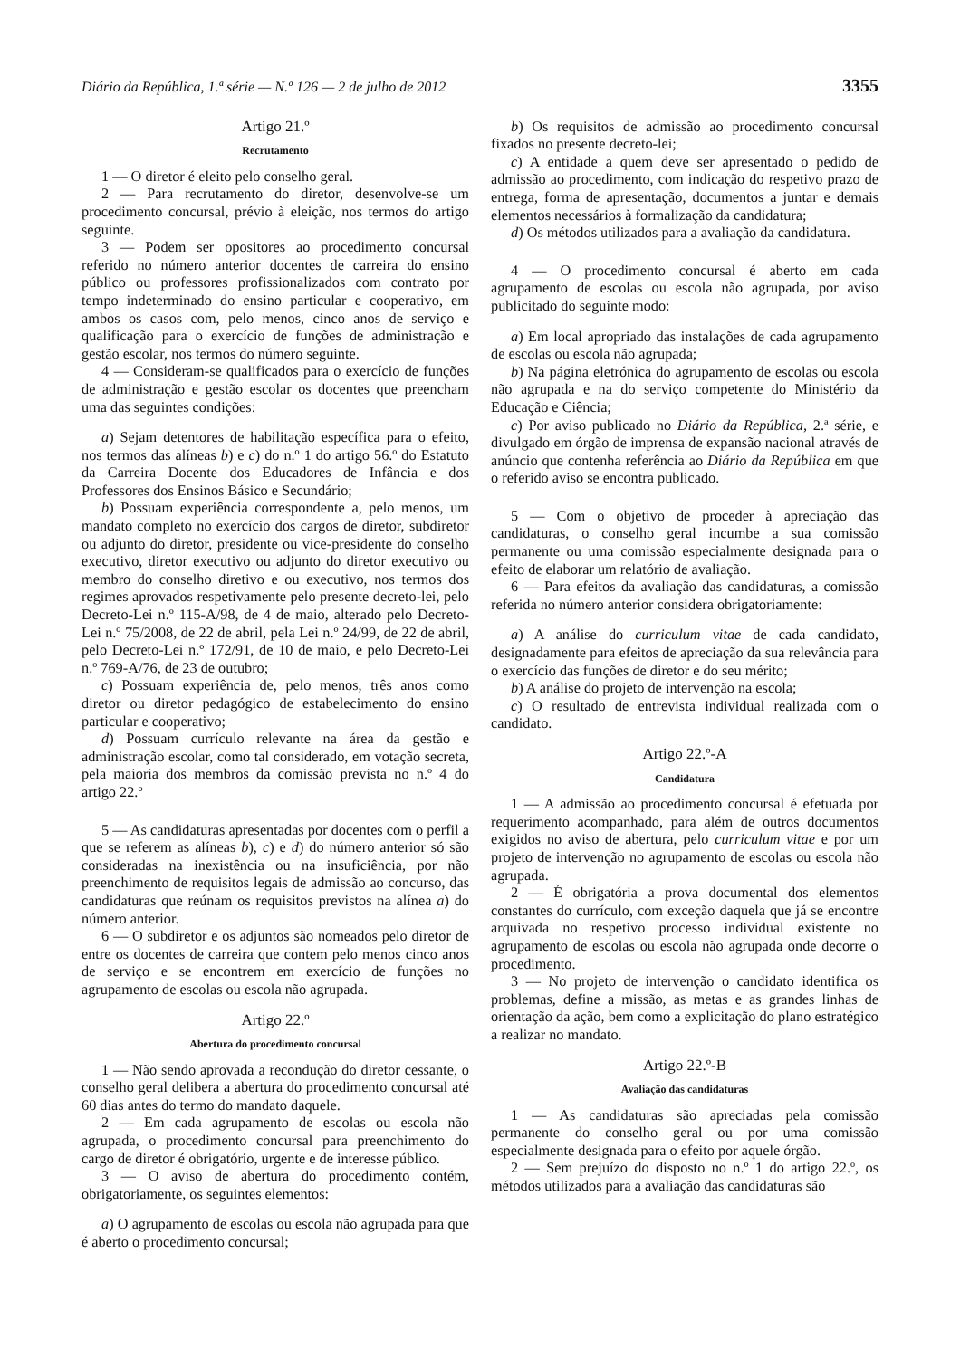Diário da República, 1.ª série — N.º 126 — 2 de julho de 2012 3355
Artigo 21.º
Recrutamento
1 — O diretor é eleito pelo conselho geral.
2 — Para recrutamento do diretor, desenvolve-se um procedimento concursal, prévio à eleição, nos termos do artigo seguinte.
3 — Podem ser opositores ao procedimento concursal referido no número anterior docentes de carreira do ensino público ou professores profissionalizados com contrato por tempo indeterminado do ensino particular e cooperativo, em ambos os casos com, pelo menos, cinco anos de serviço e qualificação para o exercício de funções de administração e gestão escolar, nos termos do número seguinte.
4 — Consideram-se qualificados para o exercício de funções de administração e gestão escolar os docentes que preencham uma das seguintes condições:
a) Sejam detentores de habilitação específica para o efeito, nos termos das alíneas b) e c) do n.º 1 do artigo 56.º do Estatuto da Carreira Docente dos Educadores de Infância e dos Professores dos Ensinos Básico e Secundário;
b) Possuam experiência correspondente a, pelo menos, um mandato completo no exercício dos cargos de diretor, subdiretor ou adjunto do diretor, presidente ou vice-presidente do conselho executivo, diretor executivo ou adjunto do diretor executivo ou membro do conselho diretivo e ou executivo, nos termos dos regimes aprovados respetivamente pelo presente decreto-lei, pelo Decreto-Lei n.º 115-A/98, de 4 de maio, alterado pelo Decreto-Lei n.º 75/2008, de 22 de abril, pela Lei n.º 24/99, de 22 de abril, pelo Decreto-Lei n.º 172/91, de 10 de maio, e pelo Decreto-Lei n.º 769-A/76, de 23 de outubro;
c) Possuam experiência de, pelo menos, três anos como diretor ou diretor pedagógico de estabelecimento do ensino particular e cooperativo;
d) Possuam currículo relevante na área da gestão e administração escolar, como tal considerado, em votação secreta, pela maioria dos membros da comissão prevista no n.º 4 do artigo 22.º
5 — As candidaturas apresentadas por docentes com o perfil a que se referem as alíneas b), c) e d) do número anterior só são consideradas na inexistência ou na insuficiência, por não preenchimento de requisitos legais de admissão ao concurso, das candidaturas que reúnam os requisitos previstos na alínea a) do número anterior.
6 — O subdiretor e os adjuntos são nomeados pelo diretor de entre os docentes de carreira que contem pelo menos cinco anos de serviço e se encontrem em exercício de funções no agrupamento de escolas ou escola não agrupada.
Artigo 22.º
Abertura do procedimento concursal
1 — Não sendo aprovada a recondução do diretor cessante, o conselho geral delibera a abertura do procedimento concursal até 60 dias antes do termo do mandato daquele.
2 — Em cada agrupamento de escolas ou escola não agrupada, o procedimento concursal para preenchimento do cargo de diretor é obrigatório, urgente e de interesse público.
3 — O aviso de abertura do procedimento contém, obrigatoriamente, os seguintes elementos:
a) O agrupamento de escolas ou escola não agrupada para que é aberto o procedimento concursal;
b) Os requisitos de admissão ao procedimento concursal fixados no presente decreto-lei;
c) A entidade a quem deve ser apresentado o pedido de admissão ao procedimento, com indicação do respetivo prazo de entrega, forma de apresentação, documentos a juntar e demais elementos necessários à formalização da candidatura;
d) Os métodos utilizados para a avaliação da candidatura.
4 — O procedimento concursal é aberto em cada agrupamento de escolas ou escola não agrupada, por aviso publicitado do seguinte modo:
a) Em local apropriado das instalações de cada agrupamento de escolas ou escola não agrupada;
b) Na página eletrónica do agrupamento de escolas ou escola não agrupada e na do serviço competente do Ministério da Educação e Ciência;
c) Por aviso publicado no Diário da República, 2.ª série, e divulgado em órgão de imprensa de expansão nacional através de anúncio que contenha referência ao Diário da República em que o referido aviso se encontra publicado.
5 — Com o objetivo de proceder à apreciação das candidaturas, o conselho geral incumbe a sua comissão permanente ou uma comissão especialmente designada para o efeito de elaborar um relatório de avaliação.
6 — Para efeitos da avaliação das candidaturas, a comissão referida no número anterior considera obrigatoriamente:
a) A análise do curriculum vitae de cada candidato, designadamente para efeitos de apreciação da sua relevância para o exercício das funções de diretor e do seu mérito;
b) A análise do projeto de intervenção na escola;
c) O resultado de entrevista individual realizada com o candidato.
Artigo 22.º-A
Candidatura
1 — A admissão ao procedimento concursal é efetuada por requerimento acompanhado, para além de outros documentos exigidos no aviso de abertura, pelo curriculum vitae e por um projeto de intervenção no agrupamento de escolas ou escola não agrupada.
2 — É obrigatória a prova documental dos elementos constantes do currículo, com exceção daquela que já se encontre arquivada no respetivo processo individual existente no agrupamento de escolas ou escola não agrupada onde decorre o procedimento.
3 — No projeto de intervenção o candidato identifica os problemas, define a missão, as metas e as grandes linhas de orientação da ação, bem como a explicitação do plano estratégico a realizar no mandato.
Artigo 22.º-B
Avaliação das candidaturas
1 — As candidaturas são apreciadas pela comissão permanente do conselho geral ou por uma comissão especialmente designada para o efeito por aquele órgão.
2 — Sem prejuízo do disposto no n.º 1 do artigo 22.º, os métodos utilizados para a avaliação das candidaturas são